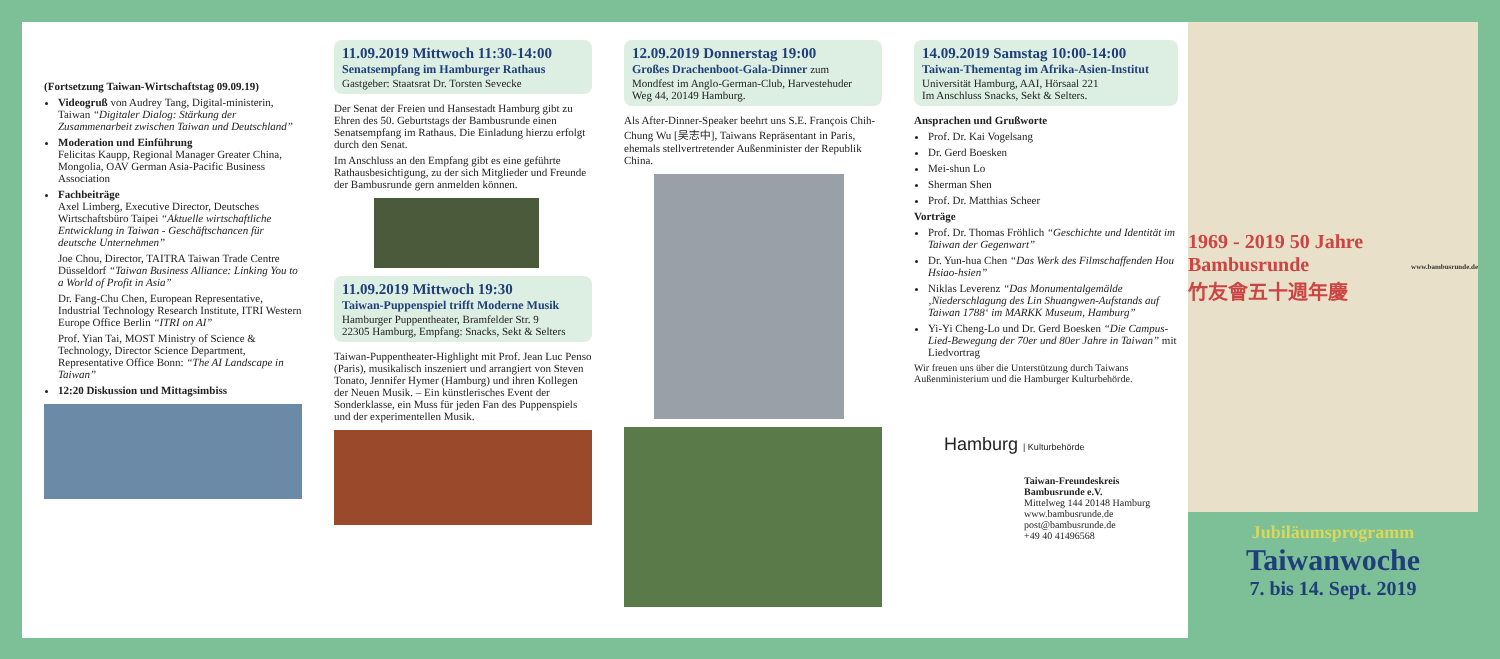(Fortsetzung Taiwan-Wirtschaftstag 09.09.19)
Videogruß von Audrey Tang, Digital-ministerin, Taiwan “Digitaler Dialog: Stärkung der Zusammenarbeit zwischen Taiwan und Deutschland”
Moderation und Einführung
Felicitas Kaupp, Regional Manager Greater China, Mongolia, OAV German Asia-Pacific Business Association
Fachbeiträge
Axel Limberg, Executive Director, Deutsches Wirtschaftsbüro Taipei “Aktuelle wirtschaftliche Entwicklung in Taiwan - Geschäftschancen für deutsche Unternehmen”
Joe Chou, Director, TAITRA Taiwan Trade Centre Düsseldorf “Taiwan Business Alliance: Linking You to a World of Profit in Asia”
Dr. Fang-Chu Chen, European Representative, Industrial Technology Research Institute, ITRI Western Europe Office Berlin “ITRI on AI”
Prof. Yian Tai, MOST Ministry of Science & Technology, Director Science Department, Representative Office Bonn: “The AI Landscape in Taiwan”
12:20 Diskussion und Mittagsimbiss
11.09.2019 Mittwoch 11:30-14:00
Senatsempfang im Hamburger Rathaus
Gastgeber: Staatsrat Dr. Torsten Sevecke
Der Senat der Freien und Hansestadt Hamburg gibt zu Ehren des 50. Geburtstags der Bambusrunde einen Senatsempfang im Rathaus. Die Einladung hierzu erfolgt durch den Senat.
Im Anschluss an den Empfang gibt es eine geführte Rathausbesichtigung, zu der sich Mitglieder und Freunde der Bambusrunde gern anmelden können.
11.09.2019 Mittwoch 19:30
Taiwan-Puppenspiel trifft Moderne Musik
Hamburger Puppentheater, Bramfelder Str. 9
22305 Hamburg, Empfang: Snacks, Sekt & Selters
Taiwan-Puppentheater-Highlight mit Prof. Jean Luc Penso (Paris), musikalisch inszeniert und arrangiert von Steven Tonato, Jennifer Hymer (Hamburg) und ihren Kollegen der Neuen Musik. – Ein künstlerisches Event der Sonderklasse, ein Muss für jeden Fan des Puppenspiels und der experimentellen Musik.
12.09.2019 Donnerstag 19:00
Großes Drachenboot-Gala-Dinner zum Mondfest im Anglo-German-Club, Harvestehuder Weg 44, 20149 Hamburg.
Als After-Dinner-Speaker beehrt uns S.E. François Chih-Chung Wu [吴志中], Taiwans Repräsentant in Paris, ehemals stellvertretender Außenminister der Republik China.
14.09.2019 Samstag 10:00-14:00
Taiwan-Thementag im Afrika-Asien-Institut
Universität Hamburg, AAI, Hörsaal 221
Im Anschluss Snacks, Sekt & Selters.
Ansprachen und Grußworte
Prof. Dr. Kai Vogelsang
Dr. Gerd Boesken
Mei-shun Lo
Sherman Shen
Prof. Dr. Matthias Scheer
Vorträge
Prof. Dr. Thomas Fröhlich “Geschichte und Identität im Taiwan der Gegenwart”
Dr. Yun-hua Chen “Das Werk des Filmschaffenden Hou Hsiao-hsien”
Niklas Leverenz “Das Monumentalgemälde ‚Niederschlagung des Lin Shuangwen-Aufstands auf Taiwan 1788‘ im MARKK Museum, Hamburg”
Yi-Yi Cheng-Lo und Dr. Gerd Boesken “Die Campus-Lied-Bewegung der 70er und 80er Jahre in Taiwan” mit Liedvortrag
Wir freuen uns über die Unterstützung durch Taiwans Außenministerium und die Hamburger Kulturbehörde.
Hamburg | Kulturbehörde
Taiwan-Freundeskreis
Bambusrunde e.V.
Mittelweg 144 20148 Hamburg
www.bambusrunde.de
post@bambusrunde.de
+49 40 41496568
1969 - 2019 50 Jahre Bambusrunde
竹友會五十週年慶
www.bambusrunde.de
Jubiläumsprogramm
Taiwanwoche
7. bis 14. Sept. 2019